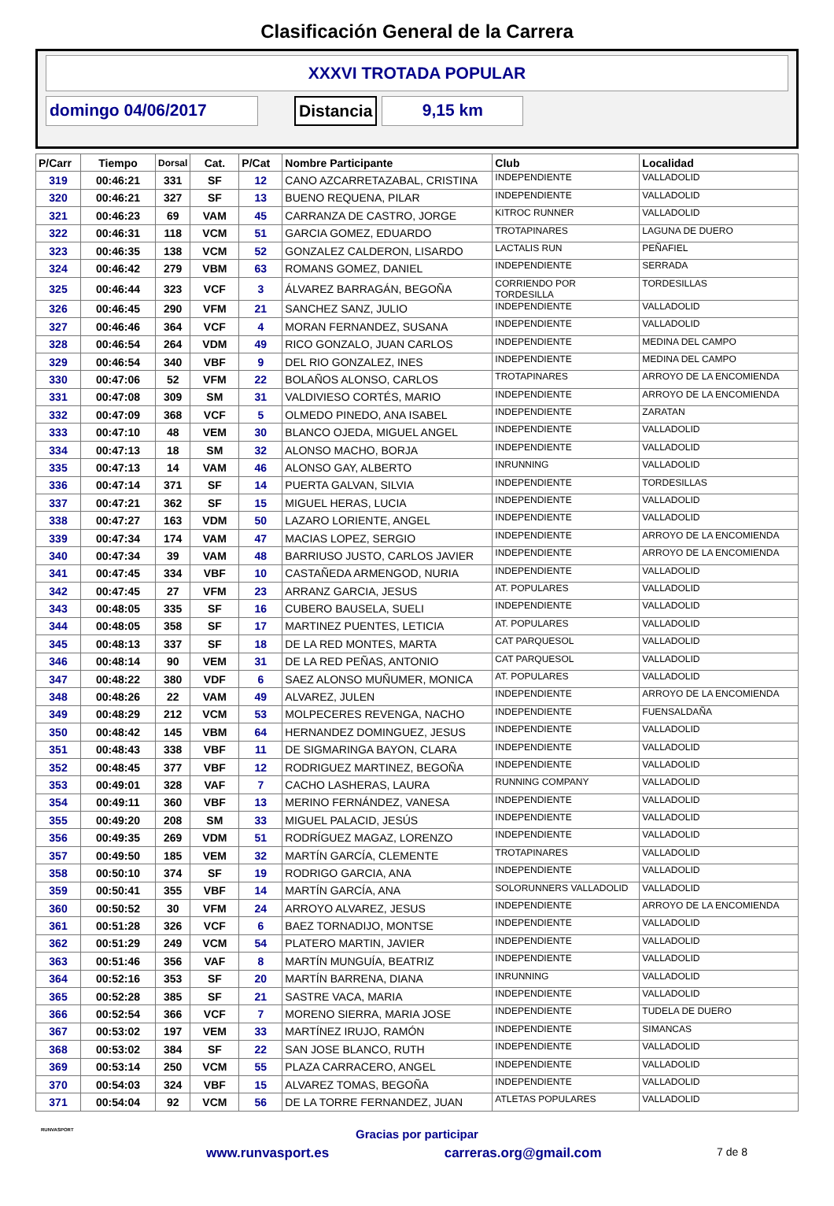Clasificación General de la Carrera
XXXVI TROTADA POPULAR
domingo 04/06/2017 Distancia 9,15 km
| P/Carr | Tiempo | Dorsal | Cat. | P/Cat | Nombre Participante | Club | Localidad |
| --- | --- | --- | --- | --- | --- | --- | --- |
| 319 | 00:46:21 | 331 | SF | 12 | CANO AZCARRETAZABAL, CRISTINA | INDEPENDIENTE | VALLADOLID |
| 320 | 00:46:21 | 327 | SF | 13 | BUENO REQUENA, PILAR | INDEPENDIENTE | VALLADOLID |
| 321 | 00:46:23 | 69 | VAM | 45 | CARRANZA DE CASTRO, JORGE | KITROC RUNNER | VALLADOLID |
| 322 | 00:46:31 | 118 | VCM | 51 | GARCIA GOMEZ, EDUARDO | TROTAPINARES | LAGUNA DE DUERO |
| 323 | 00:46:35 | 138 | VCM | 52 | GONZALEZ CALDERON, LISARDO | LACTALIS RUN | PEÑAFIEL |
| 324 | 00:46:42 | 279 | VBM | 63 | ROMANS GOMEZ, DANIEL | INDEPENDIENTE | SERRADA |
| 325 | 00:46:44 | 323 | VCF | 3 | ÁLVAREZ BARRAGÁN, BEGOÑA | CORRIENDO POR TORDESILLA | TORDESILLAS |
| 326 | 00:46:45 | 290 | VFM | 21 | SANCHEZ SANZ, JULIO | INDEPENDIENTE | VALLADOLID |
| 327 | 00:46:46 | 364 | VCF | 4 | MORAN FERNANDEZ, SUSANA | INDEPENDIENTE | VALLADOLID |
| 328 | 00:46:54 | 264 | VDM | 49 | RICO GONZALO, JUAN CARLOS | INDEPENDIENTE | MEDINA DEL CAMPO |
| 329 | 00:46:54 | 340 | VBF | 9 | DEL RIO GONZALEZ, INES | INDEPENDIENTE | MEDINA DEL CAMPO |
| 330 | 00:47:06 | 52 | VFM | 22 | BOLAÑOS ALONSO, CARLOS | TROTAPINARES | ARROYO DE LA ENCOMIENDA |
| 331 | 00:47:08 | 309 | SM | 31 | VALDIVIESO CORTÉS, MARIO | INDEPENDIENTE | ARROYO DE LA ENCOMIENDA |
| 332 | 00:47:09 | 368 | VCF | 5 | OLMEDO PINEDO, ANA ISABEL | INDEPENDIENTE | ZARATAN |
| 333 | 00:47:10 | 48 | VEM | 30 | BLANCO OJEDA, MIGUEL ANGEL | INDEPENDIENTE | VALLADOLID |
| 334 | 00:47:13 | 18 | SM | 32 | ALONSO MACHO, BORJA | INDEPENDIENTE | VALLADOLID |
| 335 | 00:47:13 | 14 | VAM | 46 | ALONSO GAY, ALBERTO | INRUNNING | VALLADOLID |
| 336 | 00:47:14 | 371 | SF | 14 | PUERTA GALVAN, SILVIA | INDEPENDIENTE | TORDESILLAS |
| 337 | 00:47:21 | 362 | SF | 15 | MIGUEL HERAS, LUCIA | INDEPENDIENTE | VALLADOLID |
| 338 | 00:47:27 | 163 | VDM | 50 | LAZARO LORIENTE, ANGEL | INDEPENDIENTE | VALLADOLID |
| 339 | 00:47:34 | 174 | VAM | 47 | MACIAS LOPEZ, SERGIO | INDEPENDIENTE | ARROYO DE LA ENCOMIENDA |
| 340 | 00:47:34 | 39 | VAM | 48 | BARRIUSO JUSTO, CARLOS JAVIER | INDEPENDIENTE | ARROYO DE LA ENCOMIENDA |
| 341 | 00:47:45 | 334 | VBF | 10 | CASTAÑEDA ARMENGOD, NURIA | INDEPENDIENTE | VALLADOLID |
| 342 | 00:47:45 | 27 | VFM | 23 | ARRANZ GARCIA, JESUS | AT. POPULARES | VALLADOLID |
| 343 | 00:48:05 | 335 | SF | 16 | CUBERO BAUSELA, SUELI | INDEPENDIENTE | VALLADOLID |
| 344 | 00:48:05 | 358 | SF | 17 | MARTINEZ PUENTES, LETICIA | AT. POPULARES | VALLADOLID |
| 345 | 00:48:13 | 337 | SF | 18 | DE LA RED MONTES, MARTA | CAT PARQUESOL | VALLADOLID |
| 346 | 00:48:14 | 90 | VEM | 31 | DE LA RED PEÑAS, ANTONIO | CAT PARQUESOL | VALLADOLID |
| 347 | 00:48:22 | 380 | VDF | 6 | SAEZ ALONSO MUÑUMER, MONICA | AT. POPULARES | VALLADOLID |
| 348 | 00:48:26 | 22 | VAM | 49 | ALVAREZ, JULEN | INDEPENDIENTE | ARROYO DE LA ENCOMIENDA |
| 349 | 00:48:29 | 212 | VCM | 53 | MOLPECERES REVENGA, NACHO | INDEPENDIENTE | FUENSALDAÑA |
| 350 | 00:48:42 | 145 | VBM | 64 | HERNANDEZ DOMINGUEZ, JESUS | INDEPENDIENTE | VALLADOLID |
| 351 | 00:48:43 | 338 | VBF | 11 | DE SIGMARINGA BAYON, CLARA | INDEPENDIENTE | VALLADOLID |
| 352 | 00:48:45 | 377 | VBF | 12 | RODRIGUEZ MARTINEZ, BEGOÑA | INDEPENDIENTE | VALLADOLID |
| 353 | 00:49:01 | 328 | VAF | 7 | CACHO LASHERAS, LAURA | RUNNING COMPANY | VALLADOLID |
| 354 | 00:49:11 | 360 | VBF | 13 | MERINO FERNÁNDEZ, VANESA | INDEPENDIENTE | VALLADOLID |
| 355 | 00:49:20 | 208 | SM | 33 | MIGUEL PALACID, JESÚS | INDEPENDIENTE | VALLADOLID |
| 356 | 00:49:35 | 269 | VDM | 51 | RODRÍGUEZ MAGAZ, LORENZO | INDEPENDIENTE | VALLADOLID |
| 357 | 00:49:50 | 185 | VEM | 32 | MARTÍN GARCÍA, CLEMENTE | TROTAPINARES | VALLADOLID |
| 358 | 00:50:10 | 374 | SF | 19 | RODRIGO GARCIA, ANA | INDEPENDIENTE | VALLADOLID |
| 359 | 00:50:41 | 355 | VBF | 14 | MARTÍN GARCÍA, ANA | SOLORUNNERS VALLADOLID | VALLADOLID |
| 360 | 00:50:52 | 30 | VFM | 24 | ARROYO ALVAREZ, JESUS | INDEPENDIENTE | ARROYO DE LA ENCOMIENDA |
| 361 | 00:51:28 | 326 | VCF | 6 | BAEZ TORNADIJO, MONTSE | INDEPENDIENTE | VALLADOLID |
| 362 | 00:51:29 | 249 | VCM | 54 | PLATERO MARTIN, JAVIER | INDEPENDIENTE | VALLADOLID |
| 363 | 00:51:46 | 356 | VAF | 8 | MARTÍN MUNGUÍA, BEATRIZ | INDEPENDIENTE | VALLADOLID |
| 364 | 00:52:16 | 353 | SF | 20 | MARTÍN BARRENA, DIANA | INRUNNING | VALLADOLID |
| 365 | 00:52:28 | 385 | SF | 21 | SASTRE VACA, MARIA | INDEPENDIENTE | VALLADOLID |
| 366 | 00:52:54 | 366 | VCF | 7 | MORENO SIERRA, MARIA JOSE | INDEPENDIENTE | TUDELA DE DUERO |
| 367 | 00:53:02 | 197 | VEM | 33 | MARTÍNEZ IRUJO, RAMÓN | INDEPENDIENTE | SIMANCAS |
| 368 | 00:53:02 | 384 | SF | 22 | SAN JOSE BLANCO, RUTH | INDEPENDIENTE | VALLADOLID |
| 369 | 00:53:14 | 250 | VCM | 55 | PLAZA CARRACERO, ANGEL | INDEPENDIENTE | VALLADOLID |
| 370 | 00:54:03 | 324 | VBF | 15 | ALVAREZ TOMAS, BEGOÑA | INDEPENDIENTE | VALLADOLID |
| 371 | 00:54:04 | 92 | VCM | 56 | DE LA TORRE FERNANDEZ, JUAN | ATLETAS POPULARES | VALLADOLID |
Gracias por participar
www.runvasport.es carreras.org@gmail.com 7 de 8
RUNVASPORT